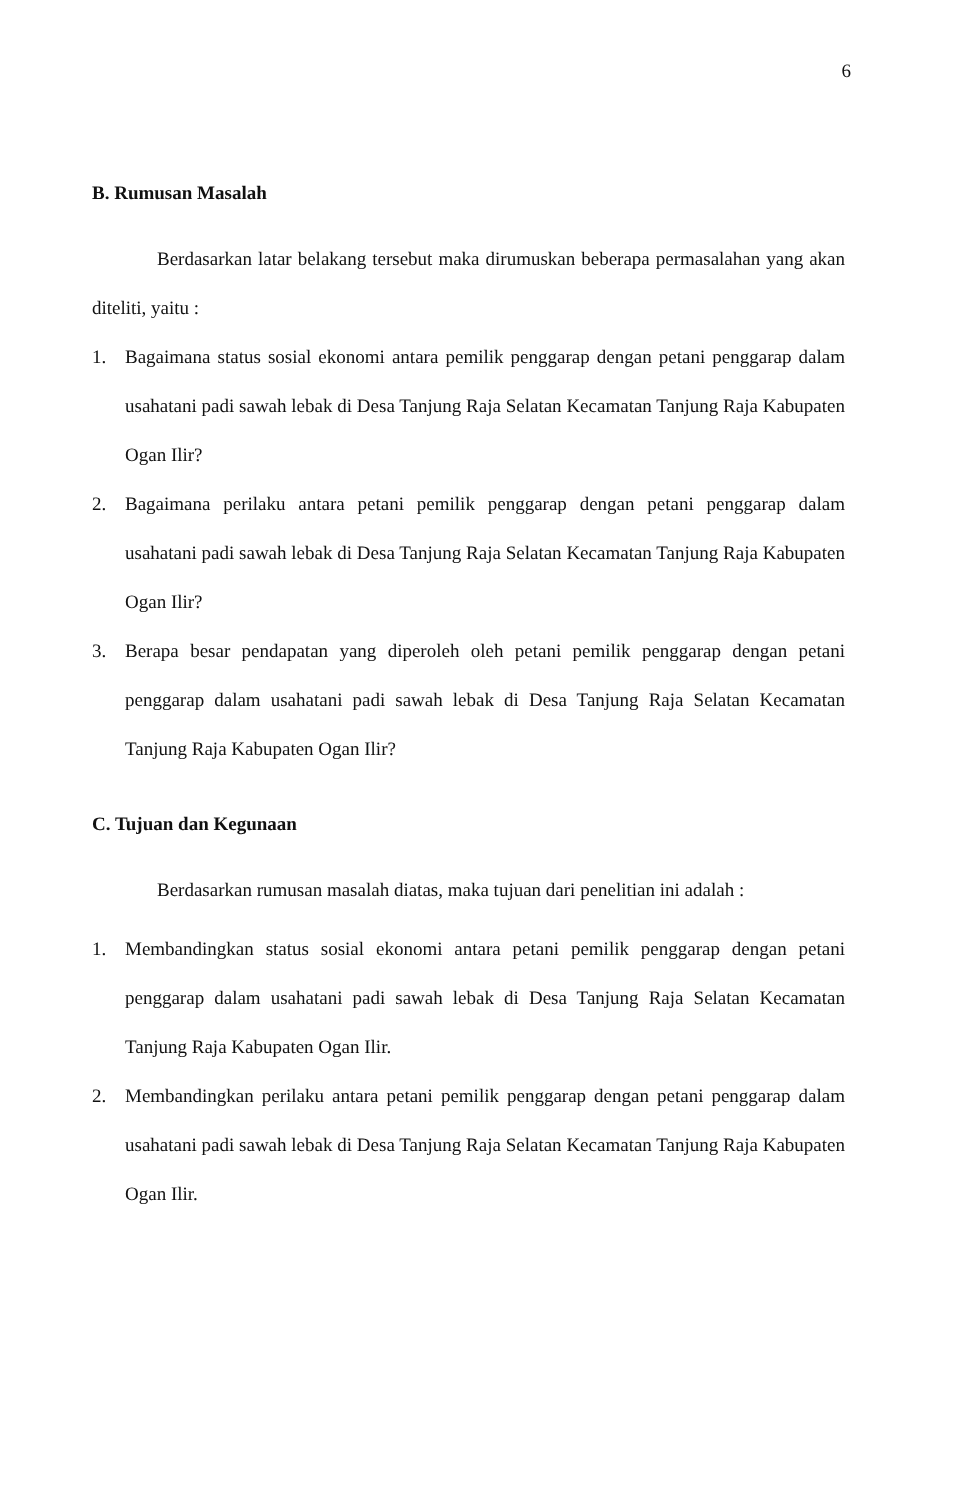6
B. Rumusan Masalah
Berdasarkan latar belakang tersebut maka dirumuskan beberapa permasalahan yang akan diteliti, yaitu :
1. Bagaimana status sosial ekonomi antara pemilik penggarap dengan petani penggarap dalam usahatani padi sawah lebak di Desa Tanjung Raja Selatan Kecamatan Tanjung Raja Kabupaten Ogan Ilir?
2. Bagaimana perilaku antara petani pemilik penggarap dengan petani penggarap dalam usahatani padi sawah lebak di Desa Tanjung Raja Selatan Kecamatan Tanjung Raja Kabupaten Ogan Ilir?
3. Berapa besar pendapatan yang diperoleh oleh petani pemilik penggarap dengan petani penggarap dalam usahatani padi sawah lebak di Desa Tanjung Raja Selatan Kecamatan Tanjung Raja Kabupaten Ogan Ilir?
C. Tujuan dan Kegunaan
Berdasarkan rumusan masalah diatas, maka tujuan dari penelitian ini adalah :
1. Membandingkan status sosial ekonomi antara petani pemilik penggarap dengan petani penggarap dalam usahatani padi sawah lebak di Desa Tanjung Raja Selatan Kecamatan Tanjung Raja Kabupaten Ogan Ilir.
2. Membandingkan perilaku antara petani pemilik penggarap dengan petani penggarap dalam usahatani padi sawah lebak di Desa Tanjung Raja Selatan Kecamatan Tanjung Raja Kabupaten Ogan Ilir.